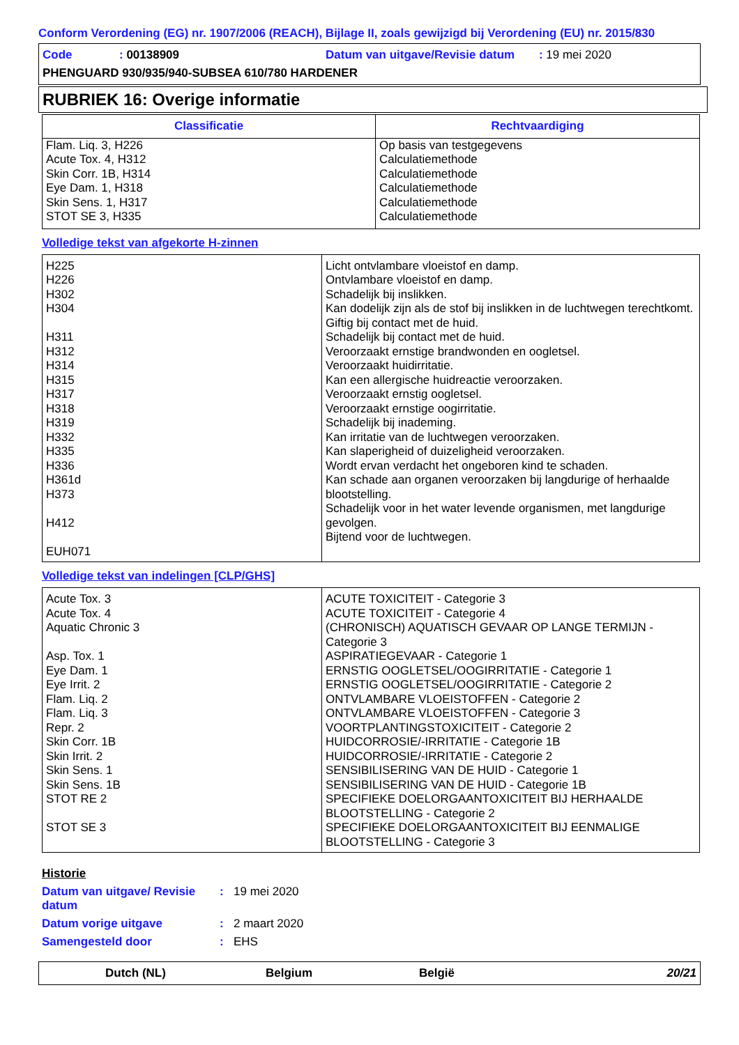Conform Verordening (EG) nr. 1907/2006 (REACH), Bijlage II, zoals gewijzigd bij Verordening (EU) nr. 2015/830
Code: 00138909 Datum van uitgave/Revisie datum : 19 mei 2020
PHENGUARD 930/935/940-SUBSEA 610/780 HARDENER
RUBRIEK 16: Overige informatie
| Classificatie | Rechtvaardiging |
| --- | --- |
| Flam. Liq. 3, H226 Acute Tox. 4, H312 Skin Corr. 1B, H314 Eye Dam. 1, H318 Skin Sens. 1, H317 STOT SE 3, H335 | Op basis van testgegevens Calculatiemethode Calculatiemethode Calculatiemethode Calculatiemethode Calculatiemethode |
Volledige tekst van afgekorte H-zinnen
| H225 H226 H302 H304 H311 H312 H314 H315 H317 H318 H319 H332 H335 H336 H361d H373 H412 EUH071 | Licht ontvlambare vloeistof en damp. Ontvlambare vloeistof en damp. Schadelijk bij inslikken. Kan dodelijk zijn als de stof bij inslikken in de luchtwegen terechtkomt. Giftig bij contact met de huid. Schadelijk bij contact met de huid. Veroorzaakt ernstige brandwonden en oogletsel. Veroorzaakt huidirritatie. Kan een allergische huidreactie veroorzaken. Veroorzaakt ernstig oogletsel. Veroorzaakt ernstige oogirritatie. Schadelijk bij inademing. Kan irritatie van de luchtwegen veroorzaken. Kan slaperigheid of duizeligheid veroorzaken. Wordt ervan verdacht het ongeboren kind te schaden. Kan schade aan organen veroorzaken bij langdurige of herhaalde blootstelling. Schadelijk voor in het water levende organismen, met langdurige gevolgen. Bijtend voor de luchtwegen. |
Volledige tekst van indelingen [CLP/GHS]
| Acute Tox. 3 Acute Tox. 4 Aquatic Chronic 3 Asp. Tox. 1 Eye Dam. 1 Eye Irrit. 2 Flam. Liq. 2 Flam. Liq. 3 Repr. 2 Skin Corr. 1B Skin Irrit. 2 Skin Sens. 1 Skin Sens. 1B STOT RE 2 STOT SE 3 | ACUTE TOXICITEIT - Categorie 3 ACUTE TOXICITEIT - Categorie 4 (CHRONISCH) AQUATISCH GEVAAR OP LANGE TERMIJN - Categorie 3 ASPIRATIEGEVAAR - Categorie 1 ERNSTIG OOGLETSEL/OOGIRRITATIE - Categorie 1 ERNSTIG OOGLETSEL/OOGIRRITATIE - Categorie 2 ONTVLAMBARE VLOEISTOFFEN - Categorie 2 ONTVLAMBARE VLOEISTOFFEN - Categorie 3 VOORTPLANTINGSTOXICITEIT - Categorie 2 HUIDCORROSIE/-IRRITATIE - Categorie 1B HUIDCORROSIE/-IRRITATIE - Categorie 2 SENSIBILISERING VAN DE HUID - Categorie 1 SENSIBILISERING VAN DE HUID - Categorie 1B SPECIFIEKE DOELORGAANTOXICITEIT BIJ HERHAALDE BLOOTSTELLING - Categorie 2 SPECIFIEKE DOELORGAANTOXICITEIT BIJ EENMALIGE BLOOTSTELLING - Categorie 3 |
Historie
Datum van uitgave/ Revisie datum: 19 mei 2020
Datum vorige uitgave: 2 maart 2020
Samengesteld door: EHS
Dutch (NL) Belgium België 20/21